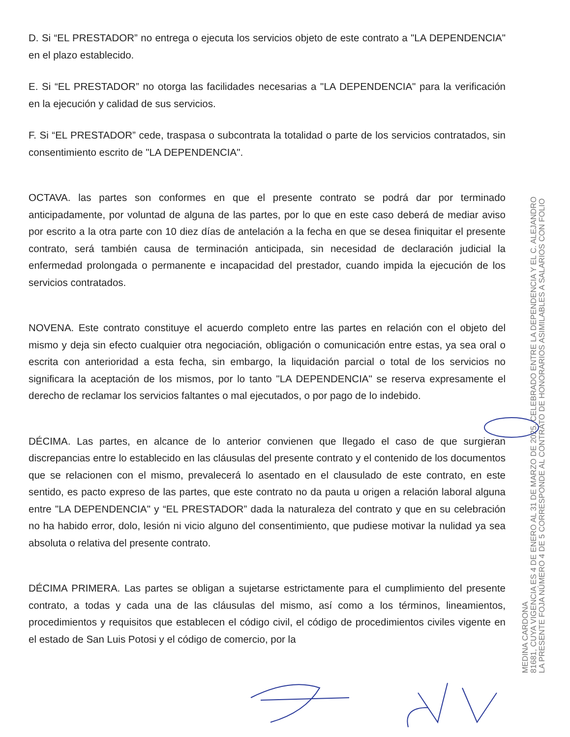D. Si “EL PRESTADOR” no entrega o ejecuta los servicios objeto de este contrato a "LA DEPENDENCIA" en el plazo establecido.
E. Si “EL PRESTADOR” no otorga las facilidades necesarias a "LA DEPENDENCIA" para la verificación en la ejecución y calidad de sus servicios.
F. Si “EL PRESTADOR” cede, traspasa o subcontrata la totalidad o parte de los servicios contratados, sin consentimiento escrito de "LA DEPENDENCIA".
OCTAVA. las partes son conformes en que el presente contrato se podrá dar por terminado anticipadamente, por voluntad de alguna de las partes, por lo que en este caso deberá de mediar aviso por escrito a la otra parte con 10 diez días de antelación a la fecha en que se desea finiquitar el presente contrato, será también causa de terminación anticipada, sin necesidad de declaración judicial la enfermedad prolongada o permanente e incapacidad del prestador, cuando impida la ejecución de los servicios contratados.
NOVENA. Este contrato constituye el acuerdo completo entre las partes en relación con el objeto del mismo y deja sin efecto cualquier otra negociación, obligación o comunicación entre estas, ya sea oral o escrita con anterioridad a esta fecha, sin embargo, la liquidación parcial o total de los servicios no significara la aceptación de los mismos, por lo tanto "LA DEPENDENCIA" se reserva expresamente el derecho de reclamar los servicios faltantes o mal ejecutados, o por pago de lo indebido.
DÉCIMA. Las partes, en alcance de lo anterior convienen que llegado el caso de que surgieran discrepancias entre lo establecido en las cláusulas del presente contrato y el contenido de los documentos que se relacionen con el mismo, prevalecerá lo asentado en el clausulado de este contrato, en este sentido, es pacto expreso de las partes, que este contrato no da pauta u origen a relación laboral alguna entre "LA DEPENDENCIA" y “EL PRESTADOR” dada la naturaleza del contrato y que en su celebración no ha habido error, dolo, lesión ni vicio alguno del consentimiento, que pudiese motivar la nulidad ya sea absoluta o relativa del presente contrato.
DÉCIMA PRIMERA. Las partes se obligan a sujetarse estrictamente para el cumplimiento del presente contrato, a todas y cada una de las cláusulas del mismo, así como a los términos, lineamientos, procedimientos y requisitos que establecen el código civil, el código de procedimientos civiles vigente en el estado de San Luis Potosi y el código de comercio, por la
LA PRESENTE FOJA NÚMERO 4 DE 5 CORRESPONDE AL CONTRATO DE HONORARIOS ASIMILABLES A SALARIOS CON FOLIO
81681, CUYA VIGENCIA ES 4 DE ENERO AL 31 DE MARZO DE 2025, CELEBRADO ENTRE LA DEPENDENCIA Y EL C. ALEJANDRO
MEDINA CARDONA